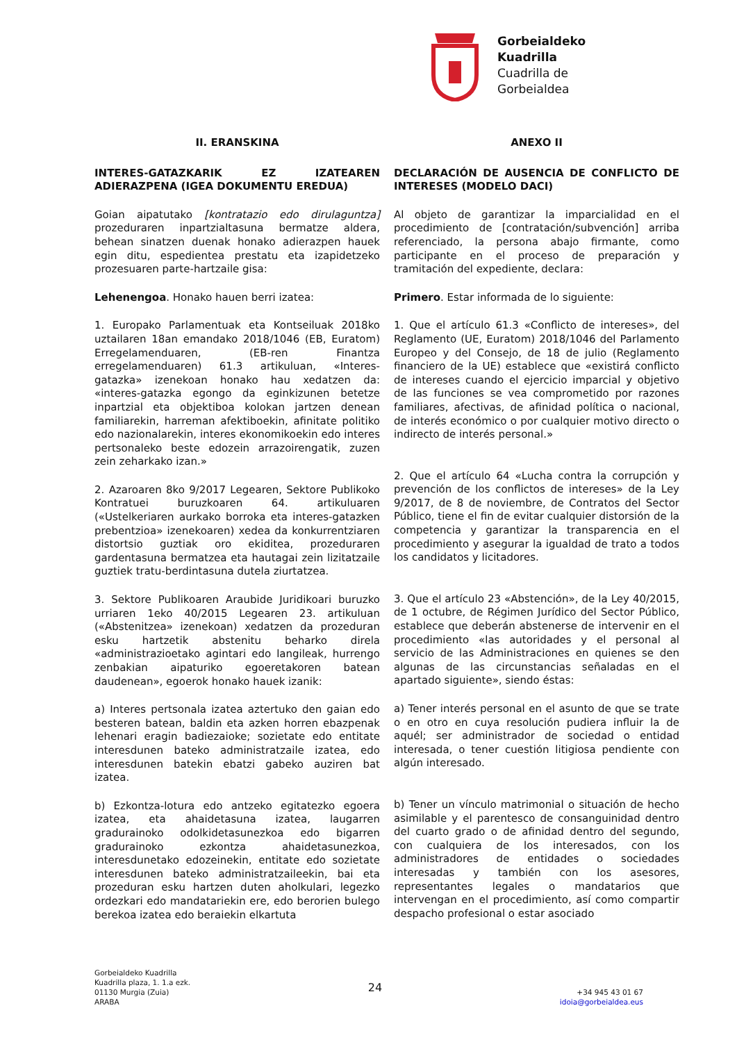Gorbeialdeko
Kuadrilla
Cuadrilla de
Gorbeialdea
II. ERANSKINA
INTERES-GATAZKARIK EZ IZATEAREN ADIERAZPENA (IGEA DOKUMENTU EREDUA)
Goian aipatutako [kontratazio edo dirulaguntza] prozeduraren inpartzialtasuna bermatze aldera, behean sinatzen duenak honako adierazpen hauek egin ditu, espedientea prestatu eta izapidetzeko prozesuaren parte-hartzaile gisa:
Lehenengoa. Honako hauen berri izatea:
1. Europako Parlamentuak eta Kontseiluak 2018ko uztailaren 18an emandako 2018/1046 (EB, Euratom) Erregelamenduaren, (EB-ren Finantza erregelamenduaren) 61.3 artikuluan, «Interes-gatazka» izenekoan honako hau xedatzen da: «interes-gatazka egongo da eginkizunen betetze inpartzial eta objektiboa kolokan jartzen denean familiarekin, harreman afektiboekin, afinitate politiko edo nazionalarekin, interes ekonomikoekin edo interes pertsonaleko beste edozein arrazoirengatik, zuzen zein zeharkako izan.»
2. Azaroaren 8ko 9/2017 Legearen, Sektore Publikoko Kontratuei buruzkoaren 64. artikuluaren («Ustelkeriaren aurkako borroka eta interes-gatazken prebentzioa» izenekoaren) xedea da konkurrentziaren distortsio guztiak oro ekiditea, prozeduraren gardentasuna bermatzea eta hautagai zein lizitatzaile guztiek tratu-berdintasuna dutela ziurtatzea.
3. Sektore Publikoaren Araubide Juridikoari buruzko urriaren 1eko 40/2015 Legearen 23. artikuluan («Abstenitzea» izenekoan) xedatzen da prozeduran esku hartzetik abstenitu beharko direla «administrazioetako agintari edo langileak, hurrengo zenbakian aipaturiko egoeretakoren batean daudenean», egoerok honako hauek izanik:
a) Interes pertsonala izatea aztertuko den gaian edo besteren batean, baldin eta azken horren ebazpenak lehenari eragin badiezaioke; sozietate edo entitate interesdunen bateko administratzaile izatea, edo interesdunen batekin ebatzi gabeko auziren bat izatea.
b) Ezkontza-lotura edo antzeko egitatezko egoera izatea, eta ahaidetasuna izatea, laugarren gradurainoko odolkidetasunezkoa edo bigarren gradurainoko ezkontza ahaidetasunezkoa, interesdunetako edozeinekin, entitate edo sozietate interesdunen bateko administratzaileekin, bai eta prozeduran esku hartzen duten aholkulari, legezko ordezkari edo mandatariekin ere, edo berorien bulego berekoa izatea edo beraiekin elkartuta
ANEXO II
DECLARACIÓN DE AUSENCIA DE CONFLICTO DE INTERESES (MODELO DACI)
Al objeto de garantizar la imparcialidad en el procedimiento de [contratación/subvención] arriba referenciado, la persona abajo firmante, como participante en el proceso de preparación y tramitación del expediente, declara:
Primero. Estar informada de lo siguiente:
1. Que el artículo 61.3 «Conflicto de intereses», del Reglamento (UE, Euratom) 2018/1046 del Parlamento Europeo y del Consejo, de 18 de julio (Reglamento financiero de la UE) establece que «existirá conflicto de intereses cuando el ejercicio imparcial y objetivo de las funciones se vea comprometido por razones familiares, afectivas, de afinidad política o nacional, de interés económico o por cualquier motivo directo o indirecto de interés personal.»
2. Que el artículo 64 «Lucha contra la corrupción y prevención de los conflictos de intereses» de la Ley 9/2017, de 8 de noviembre, de Contratos del Sector Público, tiene el fin de evitar cualquier distorsión de la competencia y garantizar la transparencia en el procedimiento y asegurar la igualdad de trato a todos los candidatos y licitadores.
3. Que el artículo 23 «Abstención», de la Ley 40/2015, de 1 octubre, de Régimen Jurídico del Sector Público, establece que deberán abstenerse de intervenir en el procedimiento «las autoridades y el personal al servicio de las Administraciones en quienes se den algunas de las circunstancias señaladas en el apartado siguiente», siendo éstas:
a) Tener interés personal en el asunto de que se trate o en otro en cuya resolución pudiera influir la de aquél; ser administrador de sociedad o entidad interesada, o tener cuestión litigiosa pendiente con algún interesado.
b) Tener un vínculo matrimonial o situación de hecho asimilable y el parentesco de consanguinidad dentro del cuarto grado o de afinidad dentro del segundo, con cualquiera de los interesados, con los administradores de entidades o sociedades interesadas y también con los asesores, representantes legales o mandatarios que intervengan en el procedimiento, así como compartir despacho profesional o estar asociado
Gorbeialdeko Kuadrilla
Kuadrilla plaza, 1. 1.a ezk.
01130 Murgia (Zuia)
ARABA
24
+34 945 43 01 67
idoia@gorbeialdea.eus